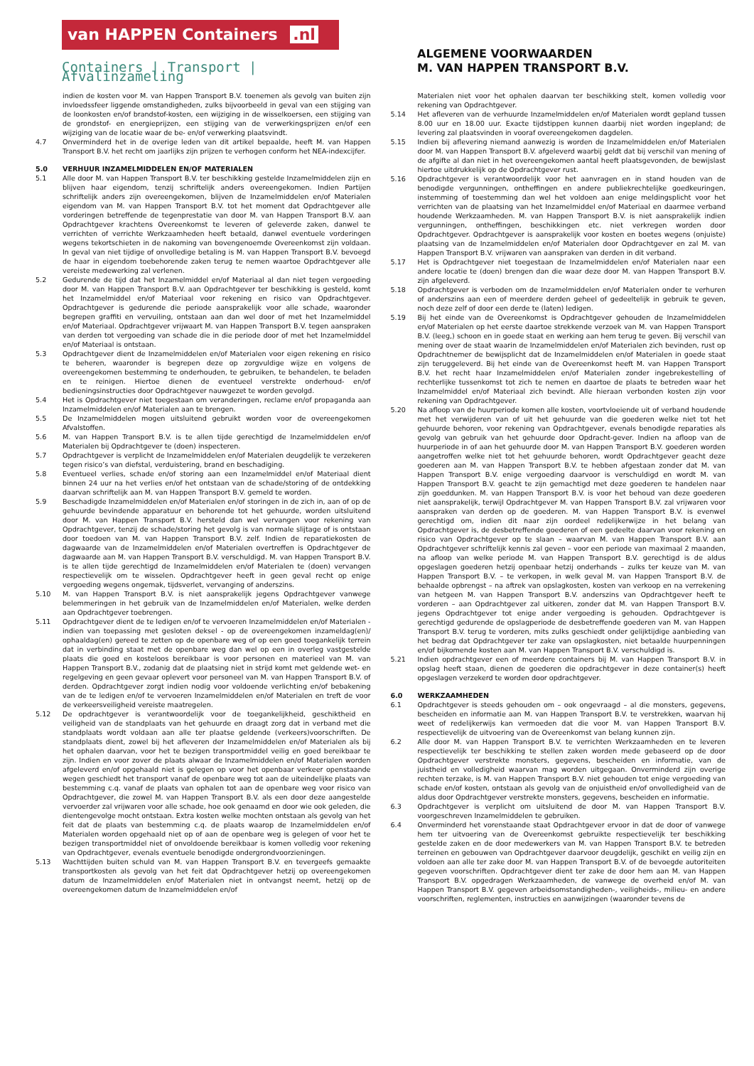van HAPPEN Containers .nl
Containers | Transport | Afvalinzameling
ALGEMENE VOORWAARDEN
M. VAN HAPPEN TRANSPORT B.V.
indien de kosten voor M. van Happen Transport B.V. toenemen als gevolg van buiten zijn invloedssfeer liggende omstandigheden, zulks bijvoorbeeld in geval van een stijging van de loonkosten en/of brandstof-kosten, een wijziging in de wisselkoersen, een stijging van de grondstof- en energieprijzen, een stijging van de verwerkingsprijzen en/of een wijziging van de locatie waar de be- en/of verwerking plaatsvindt.
4.7 Onverminderd het in de overige leden van dit artikel bepaalde, heeft M. van Happen Transport B.V. het recht om jaarlijks zijn prijzen te verhogen conform het NEA-indexcijfer.
5.0 VERHUUR INZAMELMIDDELEN EN/OF MATERIALEN
5.1 Alle door M. van Happen Transport B.V. ter beschikking gestelde Inzamelmiddelen zijn en blijven haar eigendom, tenzij schriftelijk anders overeengekomen. Indien Partijen schriftelijk anders zijn overeengekomen, blijven de Inzamelmiddelen en/of Materialen eigendom van M. van Happen Transport B.V. tot het moment dat Opdrachtgever alle vorderingen betreffende de tegenprestatie van door M. van Happen Transport B.V. aan Opdrachtgever krachtens Overeenkomst te leveren of geleverde zaken, danwel te verrichten of verrichte Werkzaamheden heeft betaald, danwel eventuele vorderingen wegens tekortschieten in de nakoming van bovengenoemde Overeenkomst zijn voldaan. In geval van niet tijdige of onvolledige betaling is M. van Happen Transport B.V. bevoegd de haar in eigendom toebehorende zaken terug te nemen waartoe Opdrachtgever alle vereiste medewerking zal verlenen.
5.2 Gedurende de tijd dat het Inzamelmiddel en/of Materiaal al dan niet tegen vergoeding door M. van Happen Transport B.V. aan Opdrachtgever ter beschikking is gesteld, komt het Inzamelmiddel en/of Materiaal voor rekening en risico van Opdrachtgever. Opdrachtgever is gedurende die periode aansprakelijk voor alle schade, waaronder begrepen graffiti en vervuiling, ontstaan aan dan wel door of met het Inzamelmiddel en/of Materiaal. Opdrachtgever vrijwaart M. van Happen Transport B.V. tegen aanspraken van derden tot vergoeding van schade die in die periode door of met het Inzamelmiddel en/of Materiaal is ontstaan.
5.3 Opdrachtgever dient de Inzamelmiddelen en/of Materialen voor eigen rekening en risico te beheren, waaronder is begrepen deze op zorgvuldige wijze en volgens de overeengekomen bestemming te onderhouden, te gebruiken, te behandelen, te beladen en te reinigen. Hiertoe dienen de eventueel verstrekte onderhoud- en/of bedieningsinstructies door Opdrachtgever nauwgezet te worden gevolgd.
5.4 Het is Opdrachtgever niet toegestaan om veranderingen, reclame en/of propaganda aan Inzamelmiddelen en/of Materialen aan te brengen.
5.5 De Inzamelmiddelen mogen uitsluitend gebruikt worden voor de overeengekomen Afvalstoffen.
5.6 M. van Happen Transport B.V. is te allen tijde gerechtigd de Inzamelmiddelen en/of Materialen bij Opdrachtgever te (doen) inspecteren.
5.7 Opdrachtgever is verplicht de Inzamelmiddelen en/of Materialen deugdelijk te verzekeren tegen risico’s van diefstal, verduistering, brand en beschadiging.
5.8 Eventueel verlies, schade en/of storing aan een Inzamelmiddel en/of Materiaal dient binnen 24 uur na het verlies en/of het ontstaan van de schade/storing of de ontdekking daarvan schriftelijk aan M. van Happen Transport B.V. gemeld te worden.
5.9 Beschadigde Inzamelmiddelen en/of Materialen en/of storingen in de zich in, aan of op de gehuurde bevindende apparatuur en behorende tot het gehuurde, worden uitsluitend door M. van Happen Transport B.V. hersteld dan wel vervangen voor rekening van Opdrachtgever, tenzij de schade/storing het gevolg is van normale slijtage of is ontstaan door toedoen van M. van Happen Transport B.V. zelf. Indien de reparatiekosten de dagwaarde van de Inzamelmiddelen en/of Materialen overtreffen is Opdrachtgever de dagwaarde aan M. van Happen Transport B.V. verschuldigd. M. van Happen Transport B.V. is te allen tijde gerechtigd de Inzamelmiddelen en/of Materialen te (doen) vervangen respectievelijk om te wisselen. Opdrachtgever heeft in geen geval recht op enige vergoeding wegens ongemak, tijdsverlet, vervanging of anderszins.
5.10 M. van Happen Transport B.V. is niet aansprakelijk jegens Opdrachtgever vanwege belemmeringen in het gebruik van de Inzamelmiddelen en/of Materialen, welke derden aan Opdrachtgever toebrengen.
5.11 Opdrachtgever dient de te ledigen en/of te vervoeren Inzamelmiddelen en/of Materialen - indien van toepassing met gesloten deksel - op de overeengekomen inzameldag(en)/ ophaaldag(en) gereed te zetten op de openbare weg of op een goed toegankelijk terrein dat in verbinding staat met de openbare weg dan wel op een in overleg vastgestelde plaats die goed en kosteloos bereikbaar is voor personen en materieel van M. van Happen Transport B.V., zodanig dat de plaatsing niet in strijd komt met geldende wet- en regelgeving en geen gevaar oplevert voor personeel van M. van Happen Transport B.V. of derden. Opdrachtgever zorgt indien nodig voor voldoende verlichting en/of bebakening van de te ledigen en/of te vervoeren Inzamelmiddelen en/of Materialen en treft de voor de verkeersveiligheid vereiste maatregelen.
5.12 De opdrachtgever is verantwoordelijk voor de toegankelijkheid, geschiktheid en veiligheid van de standplaats van het gehuurde en draagt zorg dat in verband met die standplaats wordt voldaan aan alle ter plaatse geldende (verkeers)voorschriften. De standplaats dient, zowel bij het afleveren der Inzamelmiddelen en/of Materialen als bij het ophalen daarvan, voor het te bezigen transportmiddel veilig en goed bereikbaar te zijn. Indien en voor zover de plaats alwaar de Inzamelmiddelen en/of Materialen worden afgeleverd en/of opgehaald niet is gelegen op voor het openbaar verkeer openstaande wegen geschiedt het transport vanaf de openbare weg tot aan de uiteindelijke plaats van bestemming c.q. vanaf de plaats van ophalen tot aan de openbare weg voor risico van Opdrachtgever, die zowel M. van Happen Transport B.V. als een door deze aangestelde vervoerder zal vrijwaren voor alle schade, hoe ook genaamd en door wie ook geleden, die dientengevolge mocht ontstaan. Extra kosten welke mochten ontstaan als gevolg van het feit dat de plaats van bestemming c.q. de plaats waarop de Inzamelmiddelen en/of Materialen worden opgehaald niet op of aan de openbare weg is gelegen of voor het te bezigen transportmiddel niet of onvoldoende bereikbaar is komen volledig voor rekening van Opdrachtgever, evenals eventuele benodigde ondergrondvoorzieningen.
5.13 Wachttijden buiten schuld van M. van Happen Transport B.V. en tevergeefs gemaakte transportkosten als gevolg van het feit dat Opdrachtgever hetzij op overeengekomen datum de Inzamelmiddelen en/of Materialen niet in ontvangst neemt, hetzij op de overeengekomen datum de Inzamelmiddelen en/of
Materialen niet voor het ophalen daarvan ter beschikking stelt, komen volledig voor rekening van Opdrachtgever.
5.14 Het afleveren van de verhuurde Inzamelmiddelen en/of Materialen wordt gepland tussen 8.00 uur en 18.00 uur. Exacte tijdstippen kunnen daarbij niet worden ingepland; de levering zal plaatsvinden in vooraf overeengekomen dagdelen.
5.15 Indien bij aflevering niemand aanwezig is worden de Inzamelmiddelen en/of Materialen door M. van Happen Transport B.V. afgeleverd waarbij geldt dat bij verschil van mening of de afgifte al dan niet in het overeengekomen aantal heeft plaatsgevonden, de bewijslast hiertoe uitdrukkelijk op de Opdrachtgever rust.
5.16 Opdrachtgever is verantwoordelijk voor het aanvragen en in stand houden van de benodigde vergunningen, ontheffingen en andere publiekrechtelijke goedkeuringen, instemming of toestemming dan wel het voldoen aan enige meldingsplicht voor het verrichten van de plaatsing van het Inzamelmiddel en/of Materiaal en daarmee verband houdende Werkzaamheden. M. van Happen Transport B.V. is niet aansprakelijk indien vergunningen, ontheffingen, beschikkingen etc. niet verkregen worden door Opdrachtgever. Opdrachtgever is aansprakelijk voor kosten en boetes wegens (onjuiste) plaatsing van de Inzamelmiddelen en/of Materialen door Opdrachtgever en zal M. van Happen Transport B.V. vrijwaren van aanspraken van derden in dit verband.
5.17 Het is Opdrachtgever niet toegestaan de Inzamelmiddelen en/of Materialen naar een andere locatie te (doen) brengen dan die waar deze door M. van Happen Transport B.V. zijn afgeleverd.
5.18 Opdrachtgever is verboden om de Inzamelmiddelen en/of Materialen onder te verhuren of anderszins aan een of meerdere derden geheel of gedeeltelijk in gebruik te geven, noch deze zelf of door een derde te (laten) ledigen.
5.19 Bij het einde van de Overeenkomst is Opdrachtgever gehouden de Inzamelmiddelen en/of Materialen op het eerste daartoe strekkende verzoek van M. van Happen Transport B.V. (leeg,) schoon en in goede staat en werking aan hem terug te geven. Bij verschil van mening over de staat waarin de Inzamelmiddelen en/of Materialen zich bevinden, rust op Opdrachtnemer de bewijsplicht dat de Inzamelmiddelen en/of Materialen in goede staat zijn teruggeleverd. Bij het einde van de Overeenkomst heeft M. van Happen Transport B.V. het recht haar Inzamelmiddelen en/of Materialen zonder ingebrekestelling of rechterlijke tussenkomst tot zich te nemen en daartoe de plaats te betreden waar het Inzamelmiddel en/of Materiaal zich bevindt. Alle hieraan verbonden kosten zijn voor rekening van Opdrachtgever.
5.20 Na afloop van de huurperiode komen alle kosten, voortvloeiende uit of verband houdende met het verwijderen van of uit het gehuurde van die goederen welke niet tot het gehuurde behoren, voor rekening van Opdrachtgever, evenals benodigde reparaties als gevolg van gebruik van het gehuurde door Opdracht-gever. Indien na afloop van de huurperiode in of aan het gehuurde door M. van Happen Transport B.V. goederen worden aangetroffen welke niet tot het gehuurde behoren, wordt Opdrachtgever geacht deze goederen aan M. van Happen Transport B.V. te hebben afgestaan zonder dat M. van Happen Transport B.V. enige vergoeding daarvoor is verschuldigd en wordt M. van Happen Transport B.V. geacht te zijn gemachtigd met deze goederen te handelen naar zijn goeddunken. M. van Happen Transport B.V. is voor het behoud van deze goederen niet aansprakelijk, terwijl Opdrachtgever M. van Happen Transport B.V. zal vrijwaren voor aanspraken van derden op de goederen. M. van Happen Transport B.V. is evenwel gerechtigd om, indien dit naar zijn oordeel redelijkerwijze in het belang van Opdrachtgever is, de desbetreffende goederen of een gedeelte daarvan voor rekening en risico van Opdrachtgever op te slaan – waarvan M. van Happen Transport B.V. aan Opdrachtgever schriftelijk kennis zal geven – voor een periode van maximaal 2 maanden, na afloop van welke periode M. van Happen Transport B.V. gerechtigd is de aldus opgeslagen goederen hetzij openbaar hetzij onderhands – zulks ter keuze van M. van Happen Transport B.V. – te verkopen, in welk geval M. van Happen Transport B.V. de behaalde opbrengst – na aftrek van opslagkosten, kosten van verkoop en na verrekening van hetgeen M. van Happen Transport B.V. anderszins van Opdrachtgever heeft te vorderen – aan Opdrachtgever zal uitkeren, zonder dat M. van Happen Transport B.V. jegens Opdrachtgever tot enige ander vergoeding is gehouden. Opdrachtgever is gerechtigd gedurende de opslagperiode de desbetreffende goederen van M. van Happen Transport B.V. terug te vorderen, mits zulks geschiedt onder gelijktijdige aanbieding van het bedrag dat Opdrachtgever ter zake van opslagkosten, niet betaalde huurpenningen en/of bijkomende kosten aan M. van Happen Transport B.V. verschuldigd is.
5.21 Indien opdrachtgever een of meerdere containers bij M. van Happen Transport B.V. in opslag heeft staan, dienen de goederen die opdrachtgever in deze container(s) heeft opgeslagen verzekerd te worden door opdrachtgever.
6.0 WERKZAAMHEDEN
6.1 Opdrachtgever is steeds gehouden om – ook ongevraagd – al die monsters, gegevens, bescheiden en informatie aan M. van Happen Transport B.V. te verstrekken, waarvan hij weet of redelijkerwijs kan vermoeden dat die voor M. van Happen Transport B.V. respectievelijk de uitvoering van de Overeenkomst van belang kunnen zijn.
6.2 Alle door M. van Happen Transport B.V. te verrichten Werkzaamheden en te leveren respectievelijk ter beschikking te stellen zaken worden mede gebaseerd op de door Opdrachtgever verstrekte monsters, gegevens, bescheiden en informatie, van de juistheid en volledigheid waarvan mag worden uitgegaan. Onverminderd zijn overige rechten terzake, is M. van Happen Transport B.V. niet gehouden tot enige vergoeding van schade en/of kosten, ontstaan als gevolg van de onjuistheid en/of onvolledigheid van de aldus door Opdrachtgever verstrekte monsters, gegevens, bescheiden en informatie.
6.3 Opdrachtgever is verplicht om uitsluitend de door M. van Happen Transport B.V. voorgeschreven Inzamelmiddelen te gebruiken.
6.4 Onverminderd het vorenstaande staat Opdrachtgever ervoor in dat de door of vanwege hem ter uitvoering van de Overeenkomst gebruikte respectievelijk ter beschikking gestelde zaken en de door medewerkers van M. van Happen Transport B.V. te betreden terreinen en gebouwen van Opdrachtgever daarvoor deugdelijk, geschikt en veilig zijn en voldoen aan alle ter zake door M. van Happen Transport B.V. of de bevoegde autoriteiten gegeven voorschriften. Opdrachtgever dient ter zake de door hem aan M. van Happen Transport B.V. opgedragen Werkzaamheden, de vanwege de overheid en/of M. van Happen Transport B.V. gegeven arbeidsomstandigheden-, veiligheids-, milieu- en andere voorschriften, reglementen, instructies en aanwijzingen (waaronder tevens de